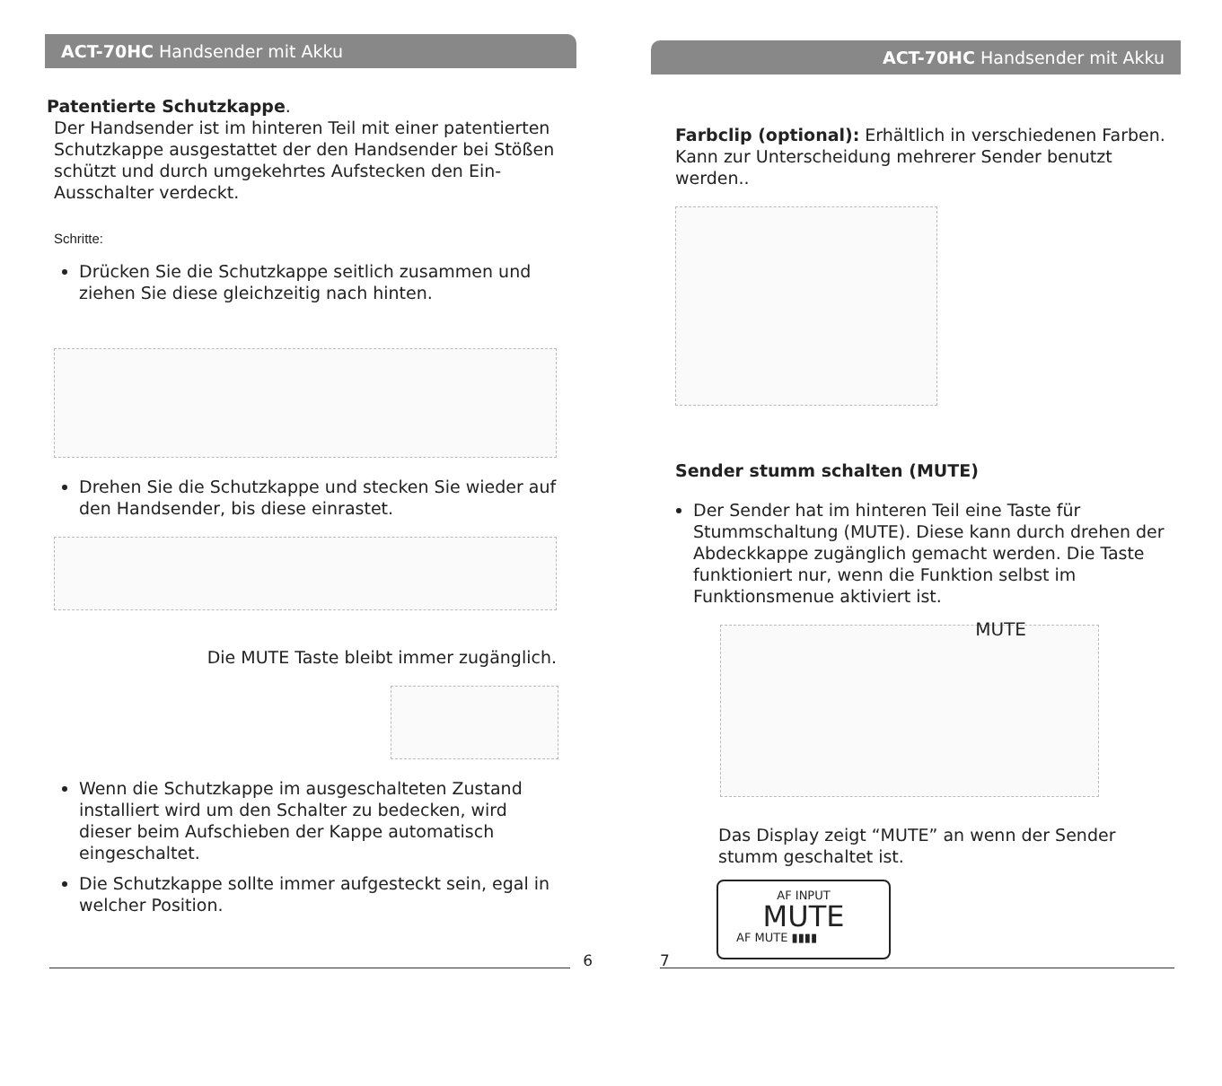ACT-70HC Handsender mit Akku
Patentierte Schutzkappe.
Der Handsender ist im hinteren Teil mit einer patentierten Schutzkappe ausgestattet der den Handsender bei Stößen schützt und durch umgekehrtes Aufstecken den Ein-Ausschalter verdeckt.
Schritte:
Drücken Sie die Schutzkappe seitlich zusammen und ziehen Sie diese gleichzeitig nach hinten.
Drehen Sie die Schutzkappe und stecken Sie wieder auf den Handsender, bis diese einrastet.
Die MUTE Taste bleibt immer zugänglich.
Wenn die Schutzkappe im ausgeschalteten Zustand installiert wird um den Schalter zu bedecken, wird dieser beim Aufschieben der Kappe automatisch eingeschaltet.
Die Schutzkappe sollte immer aufgesteckt sein, egal in welcher Position.
6
ACT-70HC Handsender mit Akku
Farbclip (optional): Erhältlich in verschiedenen Farben. Kann zur Unterscheidung mehrerer Sender benutzt werden..
Sender stumm schalten (MUTE)
Der Sender hat im hinteren Teil eine Taste für Stummschaltung (MUTE). Diese kann durch drehen der Abdeckkappe zugänglich gemacht werden. Die Taste funktioniert nur, wenn die Funktion selbst im Funktionsmenue aktiviert ist.
MUTE
Das Display zeigt “MUTE” an wenn der Sender stumm geschaltet ist.
AF INPUT
MUTE
AF MUTE ▮▮▮▮
7